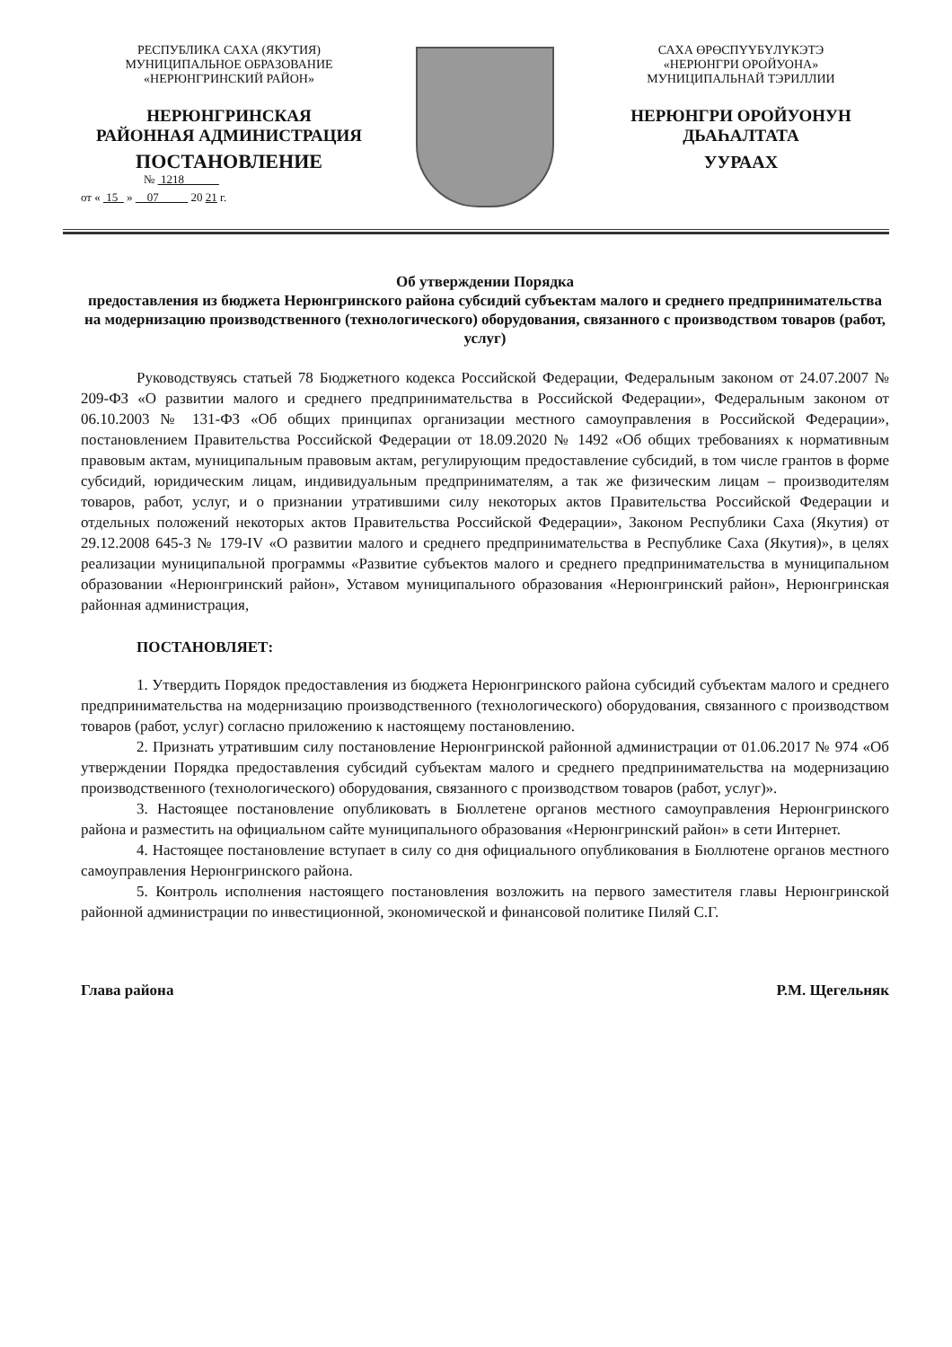РЕСПУБЛИКА САХА (ЯКУТИЯ)
МУНИЦИПАЛЬНОЕ ОБРАЗОВАНИЕ
«НЕРЮНГРИНСКИЙ РАЙОН»
НЕРЮНГРИНСКАЯ
РАЙОННАЯ АДМИНИСТРАЦИЯ
ПОСТАНОВЛЕНИЕ
№ 1218
от « 15 » 07 20 21 г.
САХА ӨРӨСПҮҮБҮЛҮКЭТЭ
«НЕРЮНГРИ ОРОЙУОНА»
МУНИЦИПАЛЬНАЙ ТЭРИЛЛИИ
НЕРЮНГРИ ОРОЙУОНУН
ДЬАҺАЛТАТА
УУРААХ
Об утверждении Порядка
предоставления из бюджета Нерюнгринского района субсидий субъектам малого и среднего предпринимательства на модернизацию производственного (технологического) оборудования, связанного с производством товаров (работ, услуг)
Руководствуясь статьей 78 Бюджетного кодекса Российской Федерации, Федеральным законом от 24.07.2007 № 209-ФЗ «О развитии малого и среднего предпринимательства в Российской Федерации», Федеральным законом от 06.10.2003 № 131-ФЗ «Об общих принципах организации местного самоуправления в Российской Федерации», постановлением Правительства Российской Федерации от 18.09.2020 № 1492 «Об общих требованиях к нормативным правовым актам, муниципальным правовым актам, регулирующим предоставление субсидий, в том числе грантов в форме субсидий, юридическим лицам, индивидуальным предпринимателям, а так же физическим лицам – производителям товаров, работ, услуг, и о признании утратившими силу некоторых актов Правительства Российской Федерации и отдельных положений некоторых актов Правительства Российской Федерации», Законом Республики Саха (Якутия) от 29.12.2008 645-З № 179-IV «О развитии малого и среднего предпринимательства в Республике Саха (Якутия)», в целях реализации муниципальной программы «Развитие субъектов малого и среднего предпринимательства в муниципальном образовании «Нерюнгринский район», Уставом муниципального образования «Нерюнгринский район», Нерюнгринская районная администрация,
ПОСТАНОВЛЯЕТ:
1. Утвердить Порядок предоставления из бюджета Нерюнгринского района субсидий субъектам малого и среднего предпринимательства на модернизацию производственного (технологического) оборудования, связанного с производством товаров (работ, услуг) согласно приложению к настоящему постановлению.
2. Признать утратившим силу постановление Нерюнгринской районной администрации от 01.06.2017 № 974 «Об утверждении Порядка предоставления субсидий субъектам малого и среднего предпринимательства на модернизацию производственного (технологического) оборудования, связанного с производством товаров (работ, услуг)».
3. Настоящее постановление опубликовать в Бюллетене органов местного самоуправления Нерюнгринского района и разместить на официальном сайте муниципального образования «Нерюнгринский район» в сети Интернет.
4. Настоящее постановление вступает в силу со дня официального опубликования в Бюллютене органов местного самоуправления Нерюнгринского района.
5. Контроль исполнения настоящего постановления возложить на первого заместителя главы Нерюнгринской районной администрации по инвестиционной, экономической и финансовой политике Пиляй С.Г.
Глава района Р.М. Щегельняк